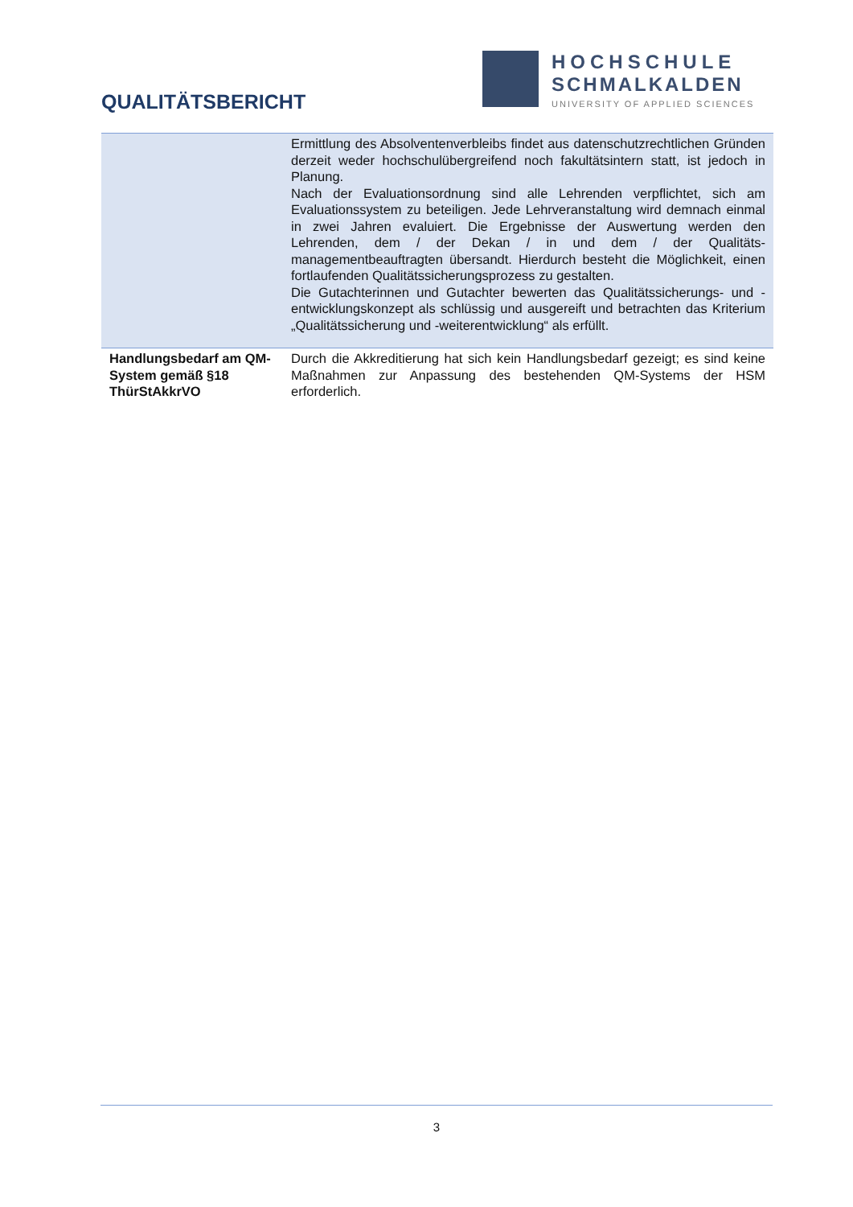QUALITÄTSBERICHT
HOCHSCHULE
SCHMALKALDEN
UNIVERSITY OF APPLIED SCIENCES
| | Ermittlung des Absolventenverbleibs findet aus datenschutzrechtlichen Gründen derzeit weder hochschulübergreifend noch fakultätsintern statt, ist jedoch in Planung. Nach der Evaluationsordnung sind alle Lehrenden verpflichtet, sich am Evaluationssystem zu beteiligen. Jede Lehrveranstaltung wird demnach einmal in zwei Jahren evaluiert. Die Ergebnisse der Auswertung werden den Lehrenden, dem / der Dekan / in und dem / der Qualitäts-managementbeauftragten übersandt. Hierdurch besteht die Möglichkeit, einen fortlaufenden Qualitätssicherungsprozess zu gestalten. Die Gutachterinnen und Gutachter bewerten das Qualitätssicherungs- und -entwicklungskonzept als schlüssig und ausgereift und betrachten das Kriterium „Qualitätssicherung und -weiterentwicklung“ als erfüllt. |
| Handlungsbedarf am QM-System gemäß §18 ThürStAkkrVO | Durch die Akkreditierung hat sich kein Handlungsbedarf gezeigt; es sind keine Maßnahmen zur Anpassung des bestehenden QM-Systems der HSM erforderlich. |
3